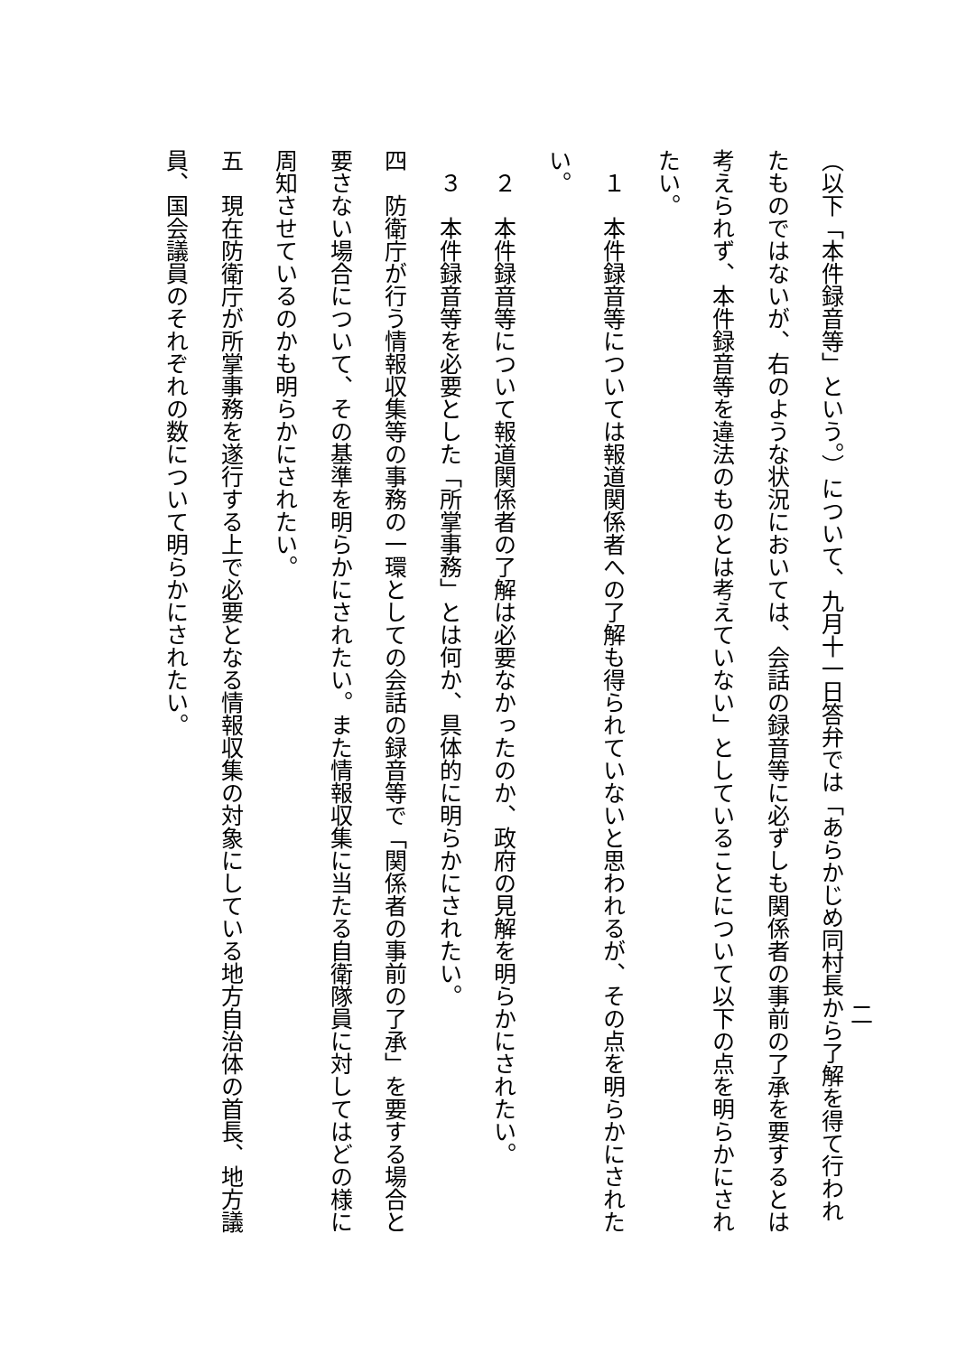二
（以下「本件録音等」という。）について、九月十一日答弁では「あらかじめ同村長から了解を得て行われたものではないが、右のような状況においては、会話の録音等に必ずしも関係者の事前の了承を要するとは考えられず、本件録音等を違法のものとは考えていない」としていることについて以下の点を明らかにされたい。
　１　本件録音等については報道関係者への了解も得られていないと思われるが、その点を明らかにされたい。
　２　本件録音等について報道関係者の了解は必要なかったのか、政府の見解を明らかにされたい。
　３　本件録音等を必要とした「所掌事務」とは何か、具体的に明らかにされたい。
四　防衛庁が行う情報収集等の事務の一環としての会話の録音等で「関係者の事前の了承」を要する場合と要さない場合について、その基準を明らかにされたい。また情報収集に当たる自衛隊員に対してはどの様に周知させているのかも明らかにされたい。
五　現在防衛庁が所掌事務を遂行する上で必要となる情報収集の対象にしている地方自治体の首長、地方議員、国会議員のそれぞれの数について明らかにされたい。